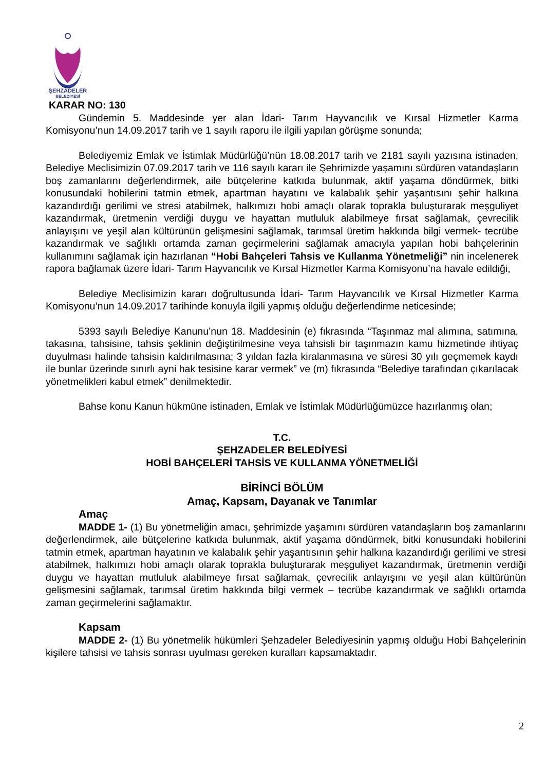ŞEHZADELER
BELEDİYESİ
KARAR NO: 130
Gündemin 5. Maddesinde yer alan İdari- Tarım Hayvancılık ve Kırsal Hizmetler Karma Komisyonu’nun 14.09.2017 tarih ve 1 sayılı raporu ile ilgili yapılan görüşme sonunda;
Belediyemiz Emlak ve İstimlak Müdürlüğü’nün 18.08.2017 tarih ve 2181 sayılı yazısına istinaden, Belediye Meclisimizin 07.09.2017 tarih ve 116 sayılı kararı ile Şehrimizde yaşamını sürdüren vatandaşların boş zamanlarını değerlendirmek, aile bütçelerine katkıda bulunmak, aktif yaşama döndürmek, bitki konusundaki hobilerini tatmin etmek, apartman hayatını ve kalabalık şehir yaşantısını şehir halkına kazandırdığı gerilimi ve stresi atabilmek, halkımızı hobi amaçlı olarak toprakla buluşturarak meşguliyet kazandırmak, üretmenin verdiği duygu ve hayattan mutluluk alabilmeye fırsat sağlamak, çevrecilik anlayışını ve yeşil alan kültürünün gelişmesini sağlamak, tarımsal üretim hakkında bilgi vermek- tecrübe kazandırmak ve sağlıklı ortamda zaman geçirmelerini sağlamak amacıyla yapılan hobi bahçelerinin kullanımını sağlamak için hazırlanan “Hobi Bahçeleri Tahsis ve Kullanma Yönetmeliği” nin incelenerek rapora bağlamak üzere İdari- Tarım Hayvancılık ve Kırsal Hizmetler Karma Komisyonu’na havale edildiği,
Belediye Meclisimizin kararı doğrultusunda İdari- Tarım Hayvancılık ve Kırsal Hizmetler Karma Komisyonu’nun 14.09.2017 tarihinde konuyla ilgili yapmış olduğu değerlendirme neticesinde;
5393 sayılı Belediye Kanunu’nun 18. Maddesinin (e) fıkrasında “Taşınmaz mal alımına, satımına, takasına, tahsisine, tahsis şeklinin değiştirilmesine veya tahsisli bir taşınmazın kamu hizmetinde ihtiyaç duyulması halinde tahsisin kaldırılmasına; 3 yıldan fazla kiralanmasına ve süresi 30 yılı geçmemek kaydı ile bunlar üzerinde sınırlı ayni hak tesisine karar vermek” ve (m) fıkrasında “Belediye tarafından çıkarılacak yönetmelikleri kabul etmek” denilmektedir.
Bahse konu Kanun hükmüne istinaden, Emlak ve İstimlak Müdürlüğümüzce hazırlanmış olan;
T.C.
ŞEHZADELER BELEDİYESİ
HOBİ BAHÇELERİ TAHSİS VE KULLANMA YÖNETMELİĞİ
BİRİNCİ BÖLÜM
Amaç, Kapsam, Dayanak ve Tanımlar
Amaç
MADDE 1- (1) Bu yönetmeliğin amacı, şehrimizde yaşamını sürdüren vatandaşların boş zamanlarını değerlendirmek, aile bütçelerine katkıda bulunmak, aktif yaşama döndürmek, bitki konusundaki hobilerini tatmin etmek, apartman hayatının ve kalabalık şehir yaşantısının şehir halkına kazandırdığı gerilimi ve stresi atabilmek, halkımızı hobi amaçlı olarak toprakla buluşturarak meşguliyet kazandırmak, üretmenin verdiği duygu ve hayattan mutluluk alabilmeye fırsat sağlamak, çevrecilik anlayışını ve yeşil alan kültürünün gelişmesini sağlamak, tarımsal üretim hakkında bilgi vermek – tecrübe kazandırmak ve sağlıklı ortamda zaman geçirmelerini sağlamaktır.
Kapsam
MADDE 2- (1) Bu yönetmelik hükümleri Şehzadeler Belediyesinin yapmış olduğu Hobi Bahçelerinin kişilere tahsisi ve tahsis sonrası uyulması gereken kuralları kapsamaktadır.
2